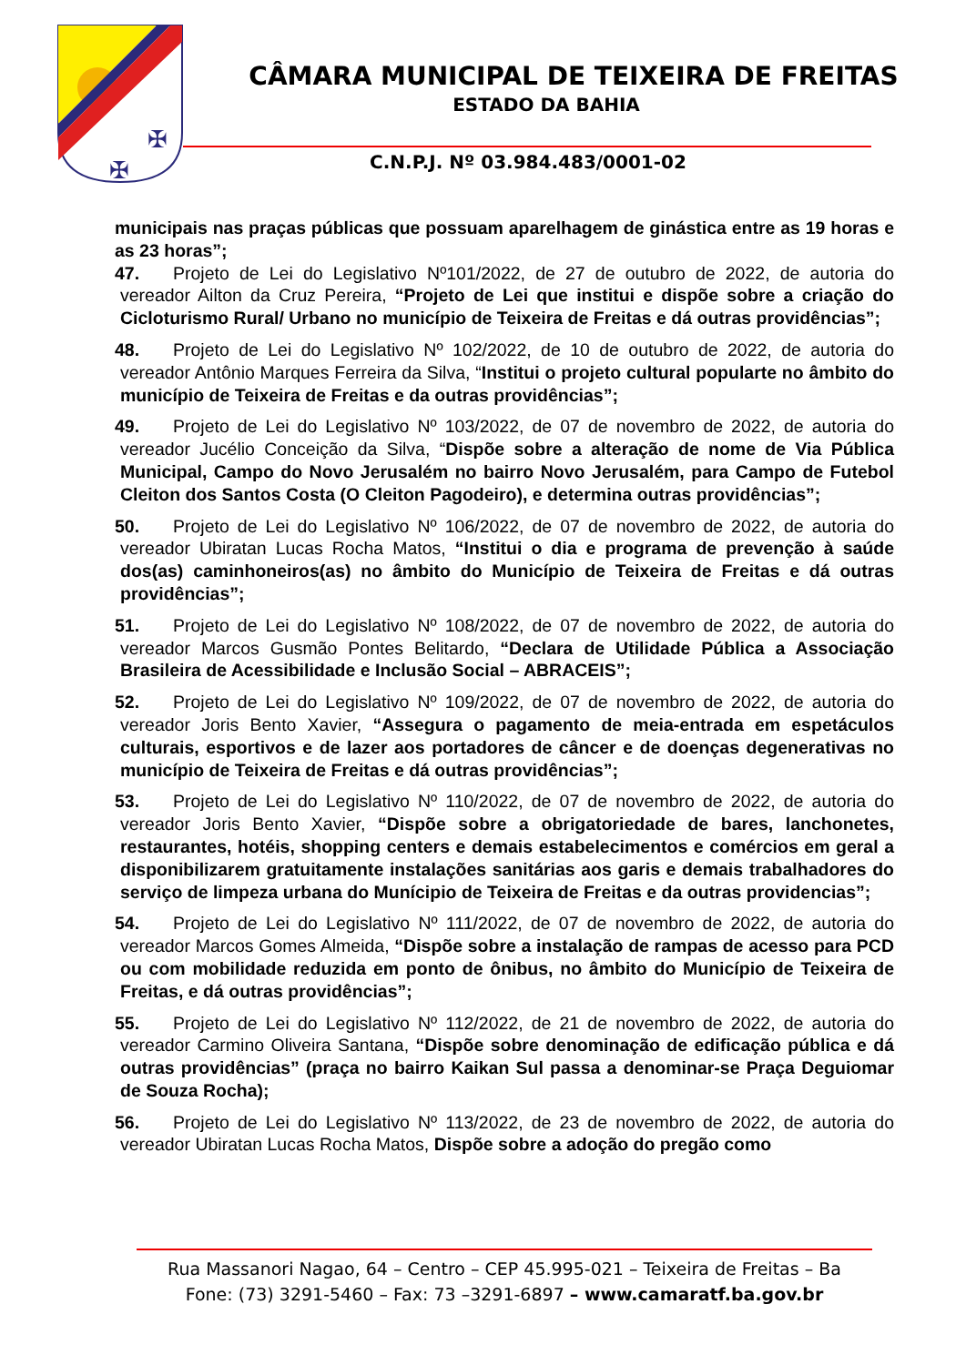✠
✠
CÂMARA MUNICIPAL DE TEIXEIRA DE FREITAS
ESTADO DA BAHIA
C.N.P.J. Nº 03.984.483/0001-02
municipais nas praças públicas que possuam aparelhagem de ginástica entre as 19 horas e as 23 horas”;
47. Projeto de Lei do Legislativo Nº101/2022, de 27 de outubro de 2022, de autoria do vereador Ailton da Cruz Pereira, “Projeto de Lei que institui e dispõe sobre a criação do Cicloturismo Rural/ Urbano no município de Teixeira de Freitas e dá outras providências”;
48. Projeto de Lei do Legislativo Nº 102/2022, de 10 de outubro de 2022, de autoria do vereador Antônio Marques Ferreira da Silva, “Institui o projeto cultural popularte no âmbito do município de Teixeira de Freitas e da outras providências”;
49. Projeto de Lei do Legislativo Nº 103/2022, de 07 de novembro de 2022, de autoria do vereador Jucélio Conceição da Silva, “Dispõe sobre a alteração de nome de Via Pública Municipal, Campo do Novo Jerusalém no bairro Novo Jerusalém, para Campo de Futebol Cleiton dos Santos Costa (O Cleiton Pagodeiro), e determina outras providências”;
50. Projeto de Lei do Legislativo Nº 106/2022, de 07 de novembro de 2022, de autoria do vereador Ubiratan Lucas Rocha Matos, “Institui o dia e programa de prevenção à saúde dos(as) caminhoneiros(as) no âmbito do Município de Teixeira de Freitas e dá outras providências”;
51. Projeto de Lei do Legislativo Nº 108/2022, de 07 de novembro de 2022, de autoria do vereador Marcos Gusmão Pontes Belitardo, “Declara de Utilidade Pública a Associação Brasileira de Acessibilidade e Inclusão Social – ABRACEIS”;
52. Projeto de Lei do Legislativo Nº 109/2022, de 07 de novembro de 2022, de autoria do vereador Joris Bento Xavier, “Assegura o pagamento de meia-entrada em espetáculos culturais, esportivos e de lazer aos portadores de câncer e de doenças degenerativas no município de Teixeira de Freitas e dá outras providências”;
53. Projeto de Lei do Legislativo Nº 110/2022, de 07 de novembro de 2022, de autoria do vereador Joris Bento Xavier, “Dispõe sobre a obrigatoriedade de bares, lanchonetes, restaurantes, hotéis, shopping centers e demais estabelecimentos e comércios em geral a disponibilizarem gratuitamente instalações sanitárias aos garis e demais trabalhadores do serviço de limpeza urbana do Munícipio de Teixeira de Freitas e da outras providencias”;
54. Projeto de Lei do Legislativo Nº 111/2022, de 07 de novembro de 2022, de autoria do vereador Marcos Gomes Almeida, “Dispõe sobre a instalação de rampas de acesso para PCD ou com mobilidade reduzida em ponto de ônibus, no âmbito do Município de Teixeira de Freitas, e dá outras providências”;
55. Projeto de Lei do Legislativo Nº 112/2022, de 21 de novembro de 2022, de autoria do vereador Carmino Oliveira Santana, “Dispõe sobre denominação de edificação pública e dá outras providências” (praça no bairro Kaikan Sul passa a denominar-se Praça Deguiomar de Souza Rocha);
56. Projeto de Lei do Legislativo Nº 113/2022, de 23 de novembro de 2022, de autoria do vereador Ubiratan Lucas Rocha Matos, Dispõe sobre a adoção do pregão como
Rua Massanori Nagao, 64 – Centro – CEP 45.995-021 – Teixeira de Freitas – Ba
Fone: (73) 3291-5460 – Fax: 73 –3291-6897 – www.camaratf.ba.gov.br